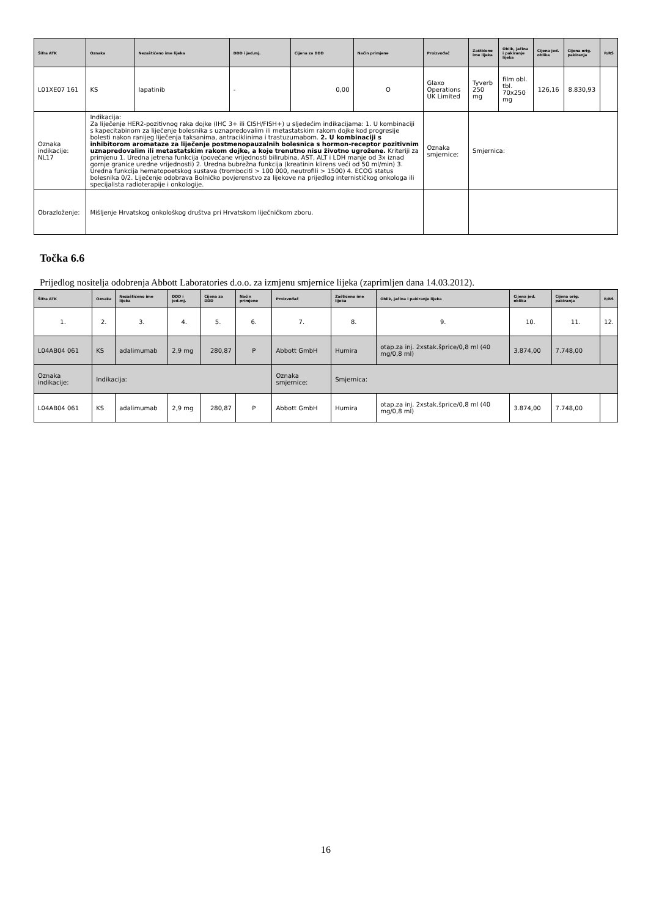| Šifra ATK | Oznaka | Nezaštićeno ime lijeka | DDD i jed.mj. | Cijena za DDD | Način primjene | Proizvođač | Zaštićeno ime lijeka | Oblik, jačina i pakiranje lijeka | Cijena jed. oblika | Cijena orig. pakiranja | R/RS |
| --- | --- | --- | --- | --- | --- | --- | --- | --- | --- | --- | --- |
| L01XE07 161 | KS | lapatinib | - | 0,00 | O | Glaxo Operations UK Limited | Tyverb 250 mg | film obl. tbl. 70x250 mg | 126,16 | 8.830,93 | |
| Oznaka indikacije: NL17 | Indikacija: Za liječenje HER2-pozitivnog raka dojke (IHC 3+ ili CISH/FISH+) u sljedećim indikacijama: 1. U kombinaciji s kapecitabinom za liječenje bolesnika s uznapredovalim ili metastatskim rakom dojke kod progresije bolesti nakon ranijeg liječenja taksanima, antraciklinima i trastuzumabom. 2. U kombinaciji s inhibitorom aromataze za liječenje postmenopauzalnih bolesnica s hormon-receptor pozitivnim uznapredovalim ili metastatskim rakom dojke, a koje trenutno nisu životno ugrožene. Kriteriji za primjenu 1. Uredna jetrena funkcija (povećane vrijednosti bilirubina, AST, ALT i LDH manje od 3x iznad gornje granice uredne vrijednosti) 2. Uredna bubrežna funkcija (kreatinin klirens veći od 50 ml/min) 3. Uredna funkcija hematopoetskog sustava (trombociti > 100 000, neutrofili > 1500) 4. ECOG status bolesnika 0/2. Liječenje odobrava Bolničko povjerenstvo za lijekove na prijedlog internističkog onkologa ili specijalista radioterapije i onkologije. | | | | | Oznaka smjernice: | Smjernica: | | | | |
| Obrazloženje: | Mišljenje Hrvatskog onkološkog društva pri Hrvatskom liječničkom zboru. | | | | | | | | | | |
Točka 6.6
Prijedlog nositelja odobrenja Abbott Laboratories d.o.o. za izmjenu smjernice lijeka (zaprimljen dana 14.03.2012).
| Šifra ATK | Oznaka | Nezaštićeno ime lijeka | DDD i jed.mj. | Cijena za DDD | Način primjene | Proizvođač | Zaštićeno ime lijeka | Oblik, jačina i pakiranje lijeka | Cijena jed. oblika | Cijena orig. pakiranja | R/RS |
| --- | --- | --- | --- | --- | --- | --- | --- | --- | --- | --- | --- |
| 1. | 2. | 3. | 4. | 5. | 6. | 7. | 8. | 9. | 10. | 11. | 12. |
| L04AB04 061 | KS | adalimumab | 2,9 mg | 280,87 | P | Abbott GmbH | Humira | otap.za inj. 2xstak.šprice/0,8 ml (40 mg/0,8 ml) | 3.874,00 | 7.748,00 | |
| Oznaka indikacije: | Indikacija: | | | | | Oznaka smjernice: | Smjernica: | | | | |
| L04AB04 061 | KS | adalimumab | 2,9 mg | 280,87 | P | Abbott GmbH | Humira | otap.za inj. 2xstak.šprice/0,8 ml (40 mg/0,8 ml) | 3.874,00 | 7.748,00 | |
16